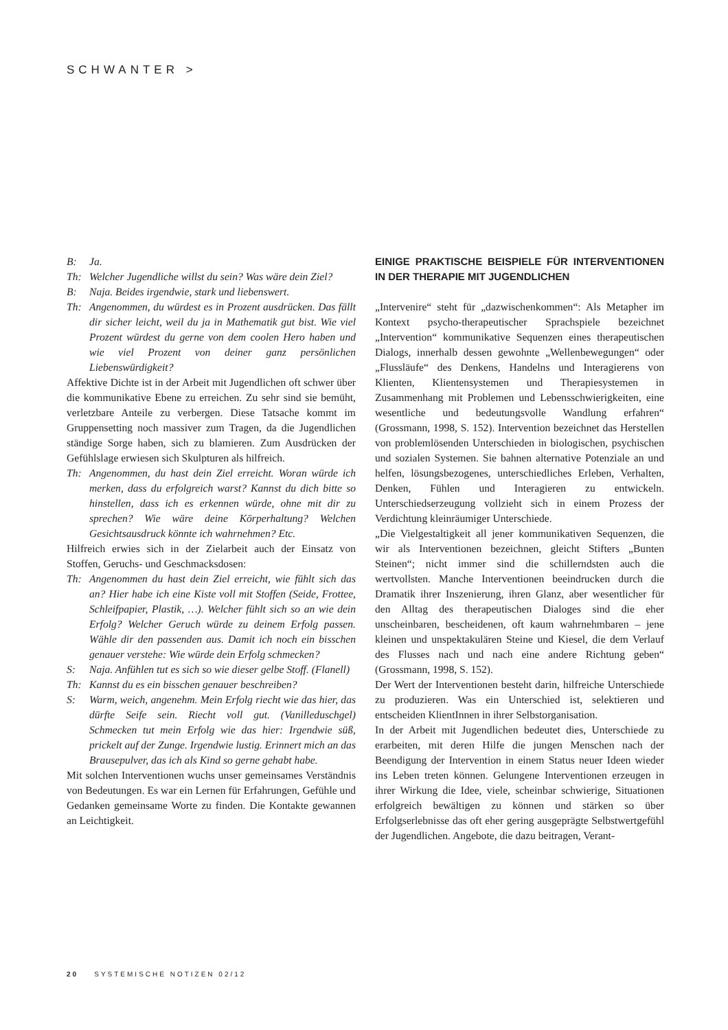SCHWANTER >
B: Ja.
Th: Welcher Jugendliche willst du sein? Was wäre dein Ziel?
B: Naja. Beides irgendwie, stark und liebenswert.
Th: Angenommen, du würdest es in Prozent ausdrücken. Das fällt dir sicher leicht, weil du ja in Mathematik gut bist. Wie viel Prozent würdest du gerne von dem coolen Hero haben und wie viel Prozent von deiner ganz persönlichen Liebenswürdigkeit?
Affektive Dichte ist in der Arbeit mit Jugendlichen oft schwer über die kommunikative Ebene zu erreichen. Zu sehr sind sie bemüht, verletzbare Anteile zu verbergen. Diese Tatsache kommt im Gruppensetting noch massiver zum Tragen, da die Jugendlichen ständige Sorge haben, sich zu blamieren. Zum Ausdrücken der Gefühlslage erwiesen sich Skulpturen als hilfreich.
Th: Angenommen, du hast dein Ziel erreicht. Woran würde ich merken, dass du erfolgreich warst? Kannst du dich bitte so hinstellen, dass ich es erkennen würde, ohne mit dir zu sprechen? Wie wäre deine Körperhaltung? Welchen Gesichtsausdruck könnte ich wahrnehmen? Etc.
Hilfreich erwies sich in der Zielarbeit auch der Einsatz von Stoffen, Geruchs- und Geschmacksdosen:
Th: Angenommen du hast dein Ziel erreicht, wie fühlt sich das an? Hier habe ich eine Kiste voll mit Stoffen (Seide, Frottee, Schleifpapier, Plastik, …). Welcher fühlt sich so an wie dein Erfolg? Welcher Geruch würde zu deinem Erfolg passen. Wähle dir den passenden aus. Damit ich noch ein bisschen genauer verstehe: Wie würde dein Erfolg schmecken?
S: Naja. Anfühlen tut es sich so wie dieser gelbe Stoff. (Flanell)
Th: Kannst du es ein bisschen genauer beschreiben?
S: Warm, weich, angenehm. Mein Erfolg riecht wie das hier, das dürfte Seife sein. Riecht voll gut. (Vanilleduschgel) Schmecken tut mein Erfolg wie das hier: Irgendwie süß, prickelt auf der Zunge. Irgendwie lustig. Erinnert mich an das Brausepulver, das ich als Kind so gerne gehabt habe.
Mit solchen Interventionen wuchs unser gemeinsames Verständnis von Bedeutungen. Es war ein Lernen für Erfahrungen, Gefühle und Gedanken gemeinsame Worte zu finden. Die Kontakte gewannen an Leichtigkeit.
EINIGE PRAKTISCHE BEISPIELE FÜR INTERVENTIONEN IN DER THERAPIE MIT JUGENDLICHEN
„Intervenire“ steht für „dazwischenkommen“: Als Metapher im Kontext psycho-therapeutischer Sprachspiele bezeichnet „Intervention“ kommunikative Sequenzen eines therapeutischen Dialogs, innerhalb dessen gewohnte „Wellenbewegungen“ oder „Flussläufe“ des Denkens, Handelns und Interagierens von Klienten, Klientensystemen und Therapiesystemen in Zusammenhang mit Problemen und Lebensschwierigkeiten, eine wesentliche und bedeutungsvolle Wandlung erfahren“ (Grossmann, 1998, S. 152). Intervention bezeichnet das Herstellen von problemlösenden Unterschieden in biologischen, psychischen und sozialen Systemen. Sie bahnen alternative Potenziale an und helfen, lösungsbezogenes, unterschiedliches Erleben, Verhalten, Denken, Fühlen und Interagieren zu entwickeln. Unterschiedserzeugung vollzieht sich in einem Prozess der Verdichtung kleinräumiger Unterschiede.
„Die Vielgestaltigkeit all jener kommunikativen Sequenzen, die wir als Interventionen bezeichnen, gleicht Stifters „Bunten Steinen“; nicht immer sind die schillerndsten auch die wertvollsten. Manche Interventionen beeindrucken durch die Dramatik ihrer Inszenierung, ihren Glanz, aber wesentlicher für den Alltag des therapeutischen Dialoges sind die eher unscheinbaren, bescheidenen, oft kaum wahrnehmbaren – jene kleinen und unspektakulären Steine und Kiesel, die dem Verlauf des Flusses nach und nach eine andere Richtung geben“ (Grossmann, 1998, S. 152).
Der Wert der Interventionen besteht darin, hilfreiche Unterschiede zu produzieren. Was ein Unterschied ist, selektieren und entscheiden KlientInnen in ihrer Selbstorganisation.
In der Arbeit mit Jugendlichen bedeutet dies, Unterschiede zu erarbeiten, mit deren Hilfe die jungen Menschen nach der Beendigung der Intervention in einem Status neuer Ideen wieder ins Leben treten können. Gelungene Interventionen erzeugen in ihrer Wirkung die Idee, viele, scheinbar schwierige, Situationen erfolgreich bewältigen zu können und stärken so über Erfolgserlebnisse das oft eher gering ausgeprägte Selbstwertgefühl der Jugendlichen. Angebote, die dazu beitragen, Verant-
20 SYSTEMISCHE NOTIZEN 02/12